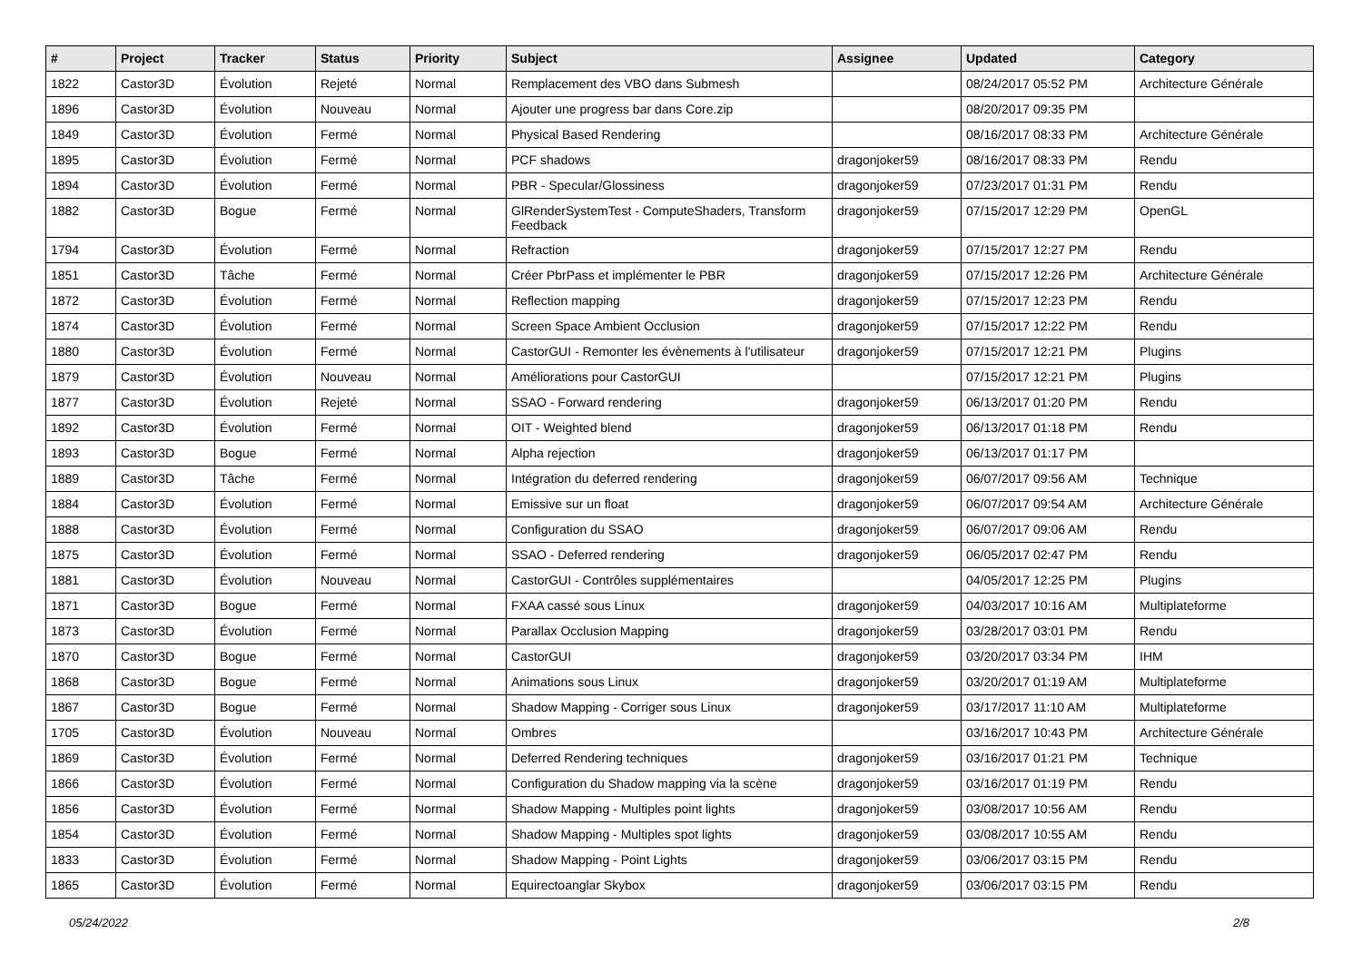| # | Project | Tracker | Status | Priority | Subject | Assignee | Updated | Category |
| --- | --- | --- | --- | --- | --- | --- | --- | --- |
| 1822 | Castor3D | Évolution | Rejeté | Normal | Remplacement des VBO dans Submesh | | 08/24/2017 05:52 PM | Architecture Générale |
| 1896 | Castor3D | Évolution | Nouveau | Normal | Ajouter une progress bar dans Core.zip | | 08/20/2017 09:35 PM | |
| 1849 | Castor3D | Évolution | Fermé | Normal | Physical Based Rendering | | 08/16/2017 08:33 PM | Architecture Générale |
| 1895 | Castor3D | Évolution | Fermé | Normal | PCF shadows | dragonjoker59 | 08/16/2017 08:33 PM | Rendu |
| 1894 | Castor3D | Évolution | Fermé | Normal | PBR - Specular/Glossiness | dragonjoker59 | 07/23/2017 01:31 PM | Rendu |
| 1882 | Castor3D | Bogue | Fermé | Normal | GlRenderSystemTest - ComputeShaders, Transform Feedback | dragonjoker59 | 07/15/2017 12:29 PM | OpenGL |
| 1794 | Castor3D | Évolution | Fermé | Normal | Refraction | dragonjoker59 | 07/15/2017 12:27 PM | Rendu |
| 1851 | Castor3D | Tâche | Fermé | Normal | Créer PbrPass et implémenter le PBR | dragonjoker59 | 07/15/2017 12:26 PM | Architecture Générale |
| 1872 | Castor3D | Évolution | Fermé | Normal | Reflection mapping | dragonjoker59 | 07/15/2017 12:23 PM | Rendu |
| 1874 | Castor3D | Évolution | Fermé | Normal | Screen Space Ambient Occlusion | dragonjoker59 | 07/15/2017 12:22 PM | Rendu |
| 1880 | Castor3D | Évolution | Fermé | Normal | CastorGUI - Remonter les évènements à l'utilisateur | dragonjoker59 | 07/15/2017 12:21 PM | Plugins |
| 1879 | Castor3D | Évolution | Nouveau | Normal | Améliorations pour CastorGUI | | 07/15/2017 12:21 PM | Plugins |
| 1877 | Castor3D | Évolution | Rejeté | Normal | SSAO - Forward rendering | dragonjoker59 | 06/13/2017 01:20 PM | Rendu |
| 1892 | Castor3D | Évolution | Fermé | Normal | OIT - Weighted blend | dragonjoker59 | 06/13/2017 01:18 PM | Rendu |
| 1893 | Castor3D | Bogue | Fermé | Normal | Alpha rejection | dragonjoker59 | 06/13/2017 01:17 PM | |
| 1889 | Castor3D | Tâche | Fermé | Normal | Intégration du deferred rendering | dragonjoker59 | 06/07/2017 09:56 AM | Technique |
| 1884 | Castor3D | Évolution | Fermé | Normal | Emissive sur un float | dragonjoker59 | 06/07/2017 09:54 AM | Architecture Générale |
| 1888 | Castor3D | Évolution | Fermé | Normal | Configuration du SSAO | dragonjoker59 | 06/07/2017 09:06 AM | Rendu |
| 1875 | Castor3D | Évolution | Fermé | Normal | SSAO - Deferred rendering | dragonjoker59 | 06/05/2017 02:47 PM | Rendu |
| 1881 | Castor3D | Évolution | Nouveau | Normal | CastorGUI - Contrôles supplémentaires | | 04/05/2017 12:25 PM | Plugins |
| 1871 | Castor3D | Bogue | Fermé | Normal | FXAA cassé sous Linux | dragonjoker59 | 04/03/2017 10:16 AM | Multiplateforme |
| 1873 | Castor3D | Évolution | Fermé | Normal | Parallax Occlusion Mapping | dragonjoker59 | 03/28/2017 03:01 PM | Rendu |
| 1870 | Castor3D | Bogue | Fermé | Normal | CastorGUI | dragonjoker59 | 03/20/2017 03:34 PM | IHM |
| 1868 | Castor3D | Bogue | Fermé | Normal | Animations sous Linux | dragonjoker59 | 03/20/2017 01:19 AM | Multiplateforme |
| 1867 | Castor3D | Bogue | Fermé | Normal | Shadow Mapping - Corriger sous Linux | dragonjoker59 | 03/17/2017 11:10 AM | Multiplateforme |
| 1705 | Castor3D | Évolution | Nouveau | Normal | Ombres | | 03/16/2017 10:43 PM | Architecture Générale |
| 1869 | Castor3D | Évolution | Fermé | Normal | Deferred Rendering techniques | dragonjoker59 | 03/16/2017 01:21 PM | Technique |
| 1866 | Castor3D | Évolution | Fermé | Normal | Configuration du Shadow mapping via la scène | dragonjoker59 | 03/16/2017 01:19 PM | Rendu |
| 1856 | Castor3D | Évolution | Fermé | Normal | Shadow Mapping - Multiples point lights | dragonjoker59 | 03/08/2017 10:56 AM | Rendu |
| 1854 | Castor3D | Évolution | Fermé | Normal | Shadow Mapping - Multiples spot lights | dragonjoker59 | 03/08/2017 10:55 AM | Rendu |
| 1833 | Castor3D | Évolution | Fermé | Normal | Shadow Mapping - Point Lights | dragonjoker59 | 03/06/2017 03:15 PM | Rendu |
| 1865 | Castor3D | Évolution | Fermé | Normal | Equirectoanglar Skybox | dragonjoker59 | 03/06/2017 03:15 PM | Rendu |
05/24/2022 2/8